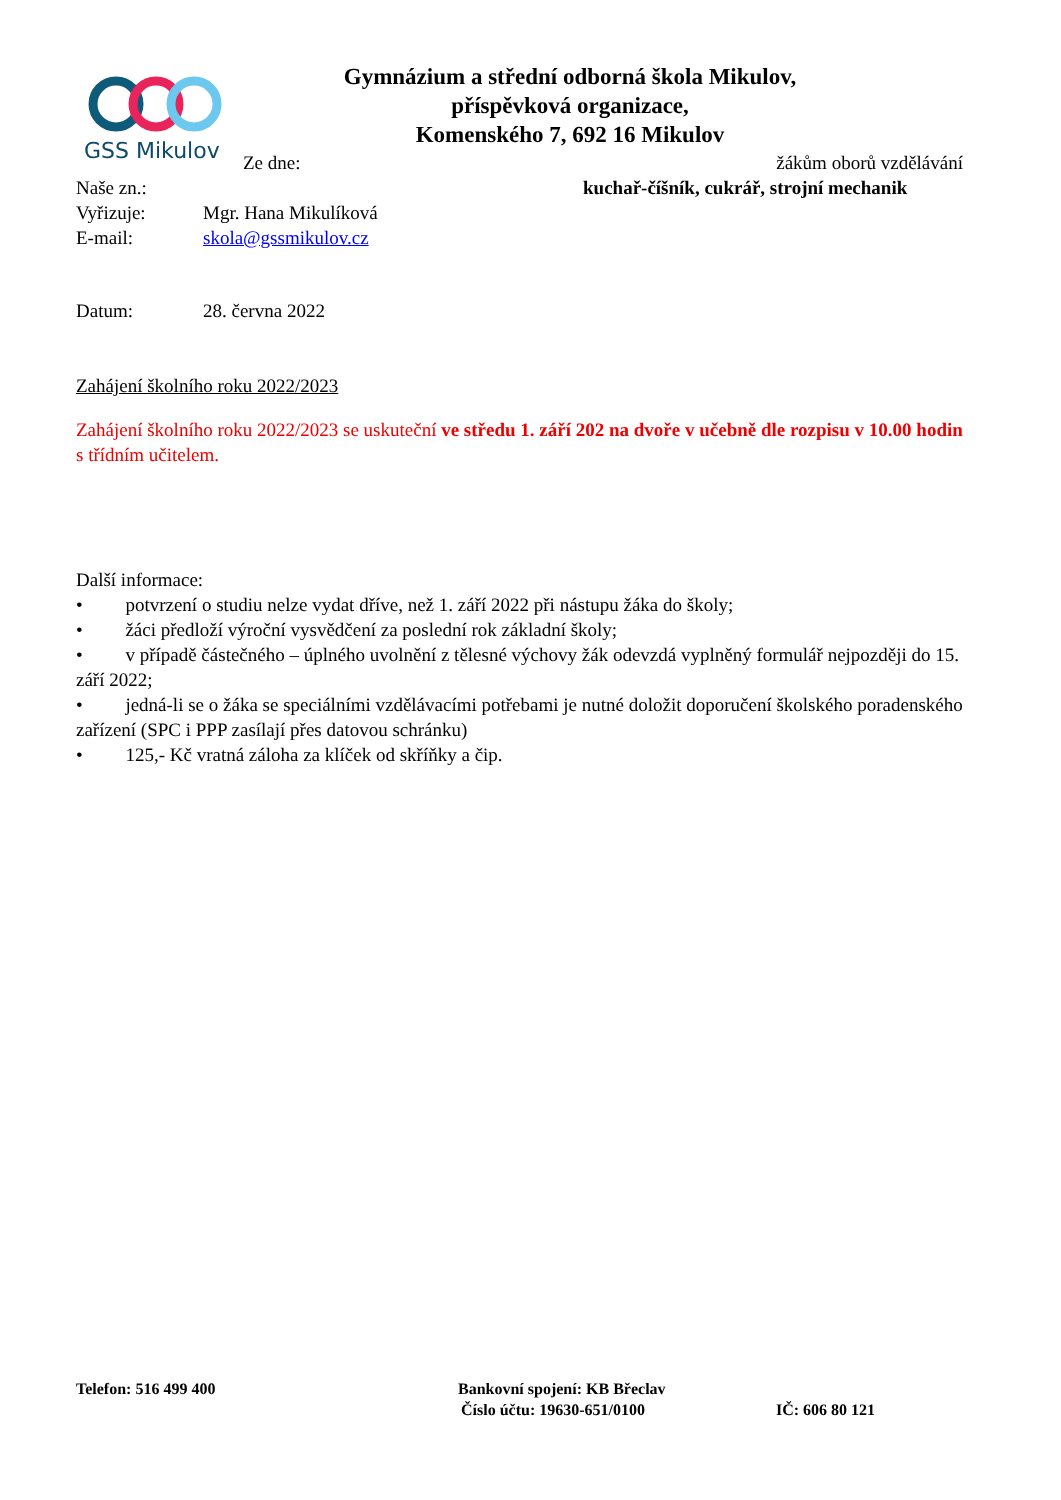GSS Mikulov
Gymnázium a střední odborná škola Mikulov,
příspěvková organizace,
Komenského 7, 692 16 Mikulov
Ze dne: žákům oborů vzdělávání
Naše zn.: kuchař-číšník, cukrář, strojní mechanik
Vyřizuje: Mgr. Hana Mikulíková
E-mail: skola@gssmikulov.cz
Datum: 28. června 2022
Zahájení školního roku 2022/2023
Zahájení školního roku 2022/2023 se uskuteční ve středu 1. září 202 na dvoře v učebně dle rozpisu v 10.00 hodin s třídním učitelem.
Další informace:
• potvrzení o studiu nelze vydat dříve, než 1. září 2022 při nástupu žáka do školy;
• žáci předloží výroční vysvědčení za poslední rok základní školy;
• v případě částečného – úplného uvolnění z tělesné výchovy žák odevzdá vyplněný formulář nejpozději do 15. září 2022;
• jedná-li se o žáka se speciálními vzdělávacími potřebami je nutné doložit doporučení školského poradenského zařízení (SPC i PPP zasílají přes datovou schránku)
• 125,- Kč vratná záloha za klíček od skříňky a čip.
Telefon: 516 499 400 Bankovní spojení: KB Břeclav
Číslo účtu: 19630-651/0100 IČ: 606 80 121